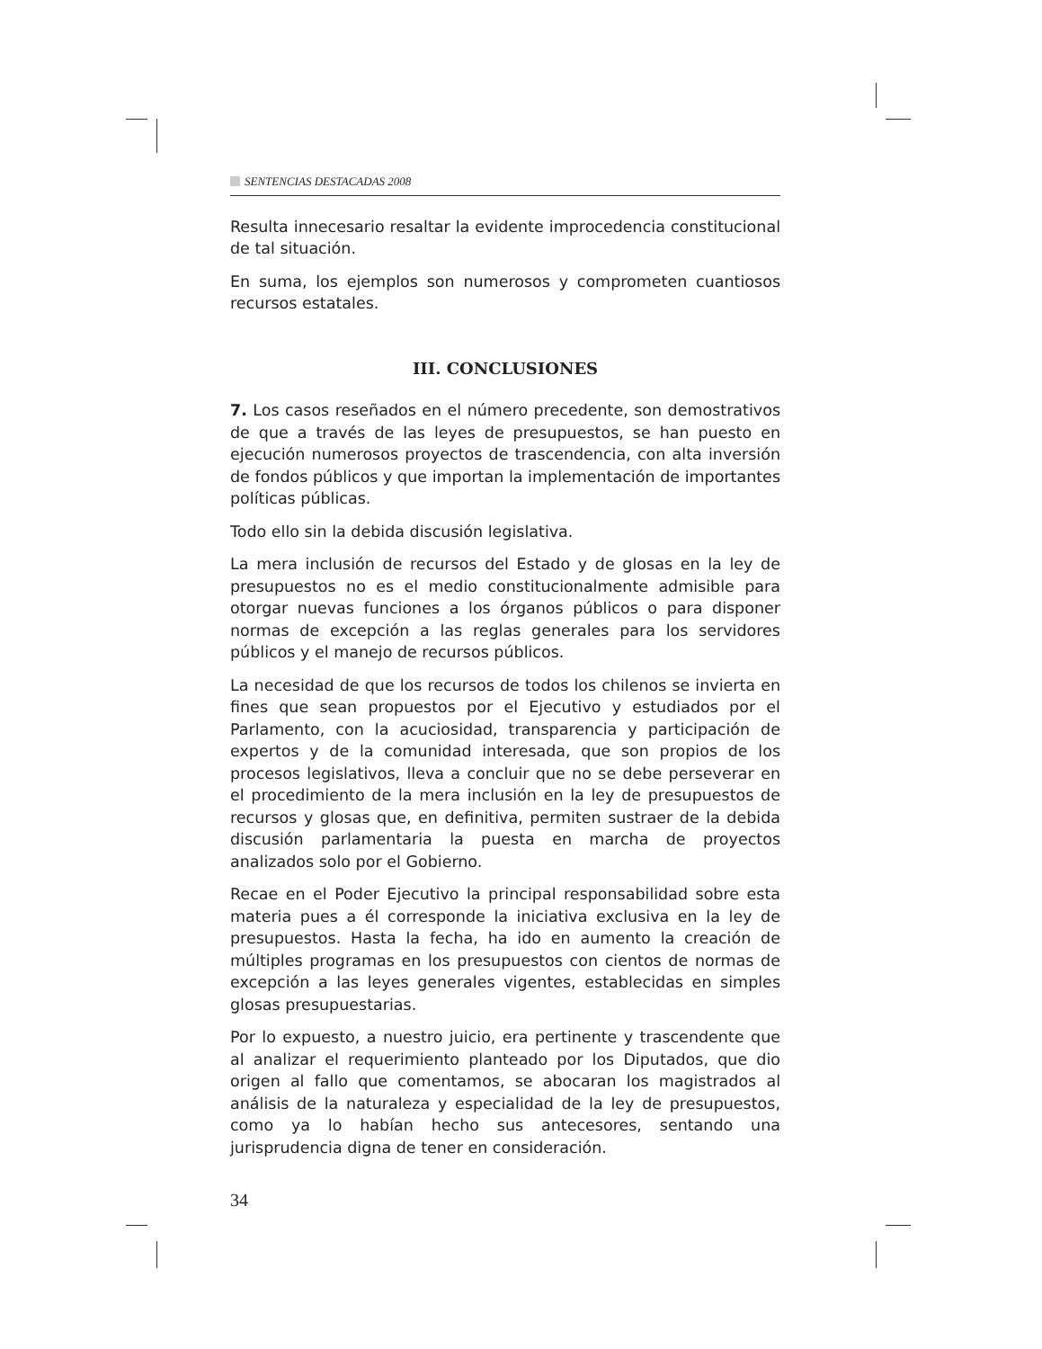SENTENCIAS DESTACADAS 2008
Resulta innecesario resaltar la evidente improcedencia constitucional de tal situación.
En suma, los ejemplos son numerosos y comprometen cuantiosos recursos estatales.
III. CONCLUSIONES
7. Los casos reseñados en el número precedente, son demostrativos de que a través de las leyes de presupuestos, se han puesto en ejecución numerosos proyectos de trascendencia, con alta inversión de fondos públicos y que importan la implementación de importantes políticas públicas.
Todo ello sin la debida discusión legislativa.
La mera inclusión de recursos del Estado y de glosas en la ley de presupuestos no es el medio constitucionalmente admisible para otorgar nuevas funciones a los órganos públicos o para disponer normas de excepción a las reglas generales para los servidores públicos y el manejo de recursos públicos.
La necesidad de que los recursos de todos los chilenos se invierta en fines que sean propuestos por el Ejecutivo y estudiados por el Parlamento, con la acuciosidad, transparencia y participación de expertos y de la comunidad interesada, que son propios de los procesos legislativos, lleva a concluir que no se debe perseverar en el procedimiento de la mera inclusión en la ley de presupuestos de recursos y glosas que, en definitiva, permiten sustraer de la debida discusión parlamentaria la puesta en marcha de proyectos analizados solo por el Gobierno.
Recae en el Poder Ejecutivo la principal responsabilidad sobre esta materia pues a él corresponde la iniciativa exclusiva en la ley de presupuestos. Hasta la fecha, ha ido en aumento la creación de múltiples programas en los presupuestos con cientos de normas de excepción a las leyes generales vigentes, establecidas en simples glosas presupuestarias.
Por lo expuesto, a nuestro juicio, era pertinente y trascendente que al analizar el requerimiento planteado por los Diputados, que dio origen al fallo que comentamos, se abocaran los magistrados al análisis de la naturaleza y especialidad de la ley de presupuestos, como ya lo habían hecho sus antecesores, sentando una jurisprudencia digna de tener en consideración.
34